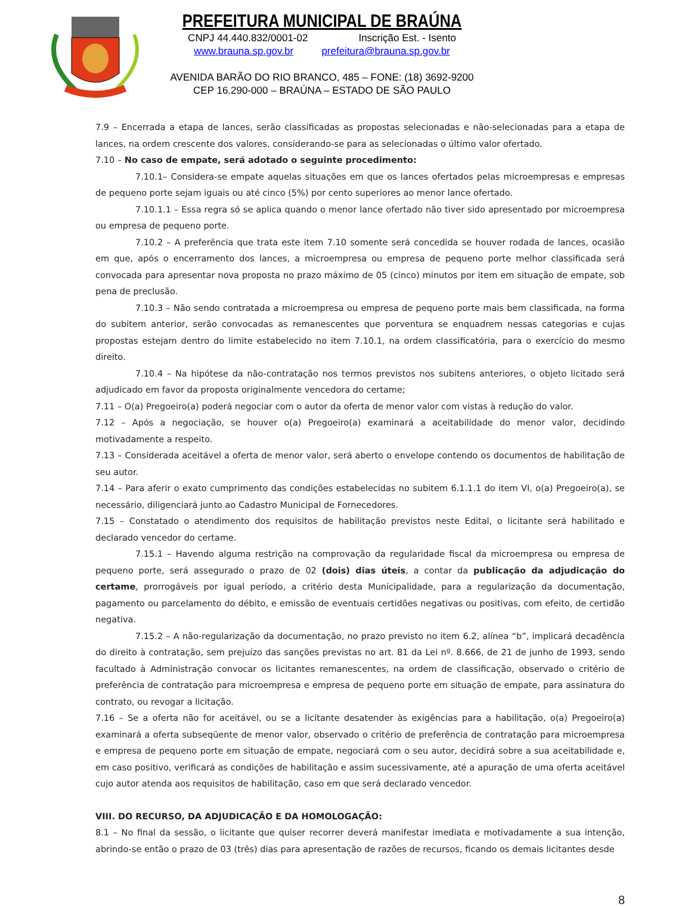PREFEITURA MUNICIPAL DE BRAÚNA
CNPJ 44.440.832/0001-02 Inscrição Est. - Isento
www.brauna.sp.gov.br prefeitura@brauna.sp.gov.br
AVENIDA BARÃO DO RIO BRANCO, 485 – FONE: (18) 3692-9200
CEP 16.290-000 – BRAÚNA – ESTADO DE SÃO PAULO
7.9 – Encerrada a etapa de lances, serão classificadas as propostas selecionadas e não-selecionadas para a etapa de lances, na ordem crescente dos valores, considerando-se para as selecionadas o último valor ofertado.
7.10 – No caso de empate, será adotado o seguinte procedimento:
7.10.1– Considera-se empate aquelas situações em que os lances ofertados pelas microempresas e empresas de pequeno porte sejam iguais ou até cinco (5%) por cento superiores ao menor lance ofertado.
7.10.1.1 – Essa regra só se aplica quando o menor lance ofertado não tiver sido apresentado por microempresa ou empresa de pequeno porte.
7.10.2 – A preferência que trata este item 7.10 somente será concedida se houver rodada de lances, ocasião em que, após o encerramento dos lances, a microempresa ou empresa de pequeno porte melhor classificada será convocada para apresentar nova proposta no prazo máximo de 05 (cinco) minutos por item em situação de empate, sob pena de preclusão.
7.10.3 – Não sendo contratada a microempresa ou empresa de pequeno porte mais bem classificada, na forma do subitem anterior, serão convocadas as remanescentes que porventura se enquadrem nessas categorias e cujas propostas estejam dentro do limite estabelecido no item 7.10.1, na ordem classificatória, para o exercício do mesmo direito.
7.10.4 – Na hipótese da não-contratação nos termos previstos nos subitens anteriores, o objeto licitado será adjudicado em favor da proposta originalmente vencedora do certame;
7.11 – O(a) Pregoeiro(a) poderá negociar com o autor da oferta de menor valor com vistas à redução do valor.
7.12 – Após a negociação, se houver o(a) Pregoeiro(a) examinará a aceitabilidade do menor valor, decidindo motivadamente a respeito.
7.13 – Considerada aceitável a oferta de menor valor, será aberto o envelope contendo os documentos de habilitação de seu autor.
7.14 – Para aferir o exato cumprimento das condições estabelecidas no subitem 6.1.1.1 do item VI, o(a) Pregoeiro(a), se necessário, diligenciará junto ao Cadastro Municipal de Fornecedores.
7.15 – Constatado o atendimento dos requisitos de habilitação previstos neste Edital, o licitante será habilitado e declarado vencedor do certame.
7.15.1 – Havendo alguma restrição na comprovação da regularidade fiscal da microempresa ou empresa de pequeno porte, será assegurado o prazo de 02 (dois) dias úteis, a contar da publicação da adjudicação do certame, prorrogáveis por igual período, a critério desta Municipalidade, para a regularização da documentação, pagamento ou parcelamento do débito, e emissão de eventuais certidões negativas ou positivas, com efeito, de certidão negativa.
7.15.2 – A não-regularização da documentação, no prazo previsto no item 6.2, alínea “b”, implicará decadência do direito à contratação, sem prejuízo das sanções previstas no art. 81 da Lei nº. 8.666, de 21 de junho de 1993, sendo facultado à Administração convocar os licitantes remanescentes, na ordem de classificação, observado o critério de preferência de contratação para microempresa e empresa de pequeno porte em situação de empate, para assinatura do contrato, ou revogar a licitação.
7.16 – Se a oferta não for aceitável, ou se a licitante desatender às exigências para a habilitação, o(a) Pregoeiro(a) examinará a oferta subseqüente de menor valor, observado o critério de preferência de contratação para microempresa e empresa de pequeno porte em situação de empate, negociará com o seu autor, decidirá sobre a sua aceitabilidade e, em caso positivo, verificará as condições de habilitação e assim sucessivamente, até a apuração de uma oferta aceitável cujo autor atenda aos requisitos de habilitação, caso em que será declarado vencedor.
VIII. DO RECURSO, DA ADJUDICAÇÃO E DA HOMOLOGAÇÃO:
8.1 – No final da sessão, o licitante que quiser recorrer deverá manifestar imediata e motivadamente a sua intenção, abrindo-se então o prazo de 03 (três) dias para apresentação de razões de recursos, ficando os demais licitantes desde
8